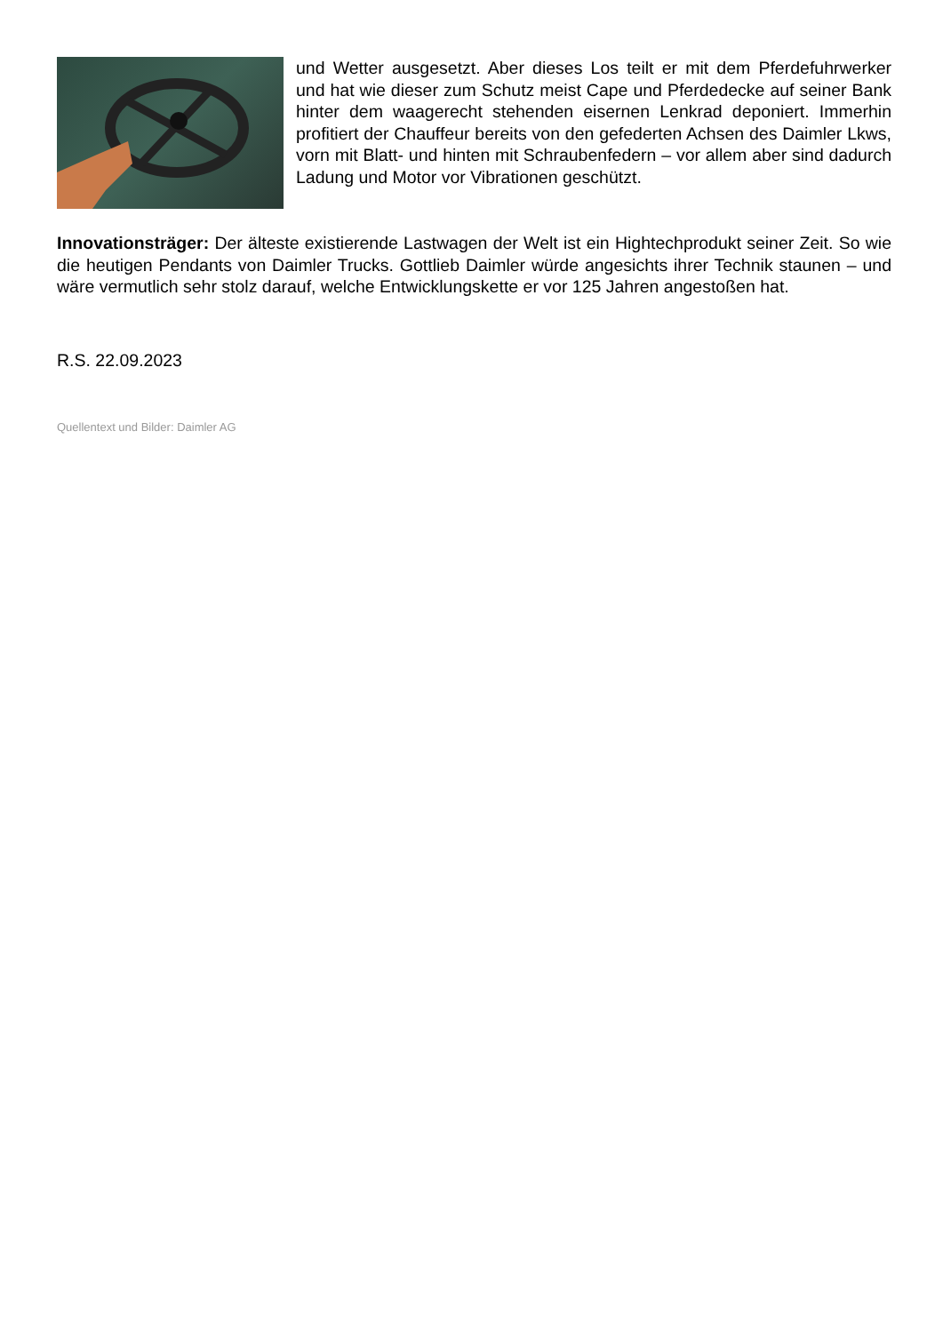und Wetter ausgesetzt. Aber dieses Los teilt er mit dem Pferdefuhrwer­ker und hat wie dieser zum Schutz meist Cape und Pferdedecke auf seiner Bank hinter dem waagerecht stehenden eisernen Lenkrad de­poniert. Immerhin profitiert der Chauffeur bereits von den gefederten Achsen des Daimler Lkws, vorn mit Blatt- und hinten mit Schraubenfe­dern – vor allem aber sind dadurch Ladung und Motor vor Vibrationen geschützt.
Innovationsträger: Der älteste existierende Lastwagen der Welt ist ein Hightechprodukt seiner Zeit. So wie die heutigen Pendants von Daimler Trucks. Gottlieb Daimler würde angesichts ihrer Technik staunen – und wäre vermutlich sehr stolz darauf, welche Entwicklungskette er vor 125 Jahren an­gestoßen hat.
R.S. 22.09.2023
Quellentext und Bilder: Daimler AG